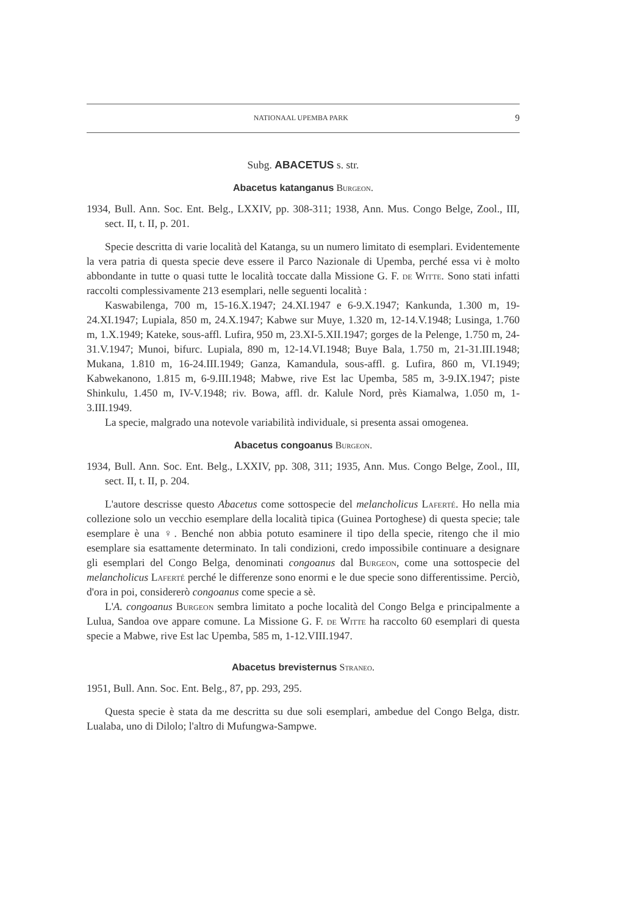NATIONAAL UPEMBA PARK 9
Subg. ABACETUS s. str.
Abacetus katanganus Burgeon.
1934, Bull. Ann. Soc. Ent. Belg., LXXIV, pp. 308-311; 1938, Ann. Mus. Congo Belge, Zool., III, sect. II, t. II, p. 201.
Specie descritta di varie località del Katanga, su un numero limitato di esemplari. Evidentemente la vera patria di questa specie deve essere il Parco Nazionale di Upemba, perché essa vi è molto abbondante in tutte o quasi tutte le località toccate dalla Missione G. F. de Witte. Sono stati infatti raccolti complessivamente 213 esemplari, nelle seguenti località :
Kaswabilenga, 700 m, 15-16.X.1947; 24.XI.1947 e 6-9.X.1947; Kankunda, 1.300 m, 19-24.XI.1947; Lupiala, 850 m, 24.X.1947; Kabwe sur Muye, 1.320 m, 12-14.V.1948; Lusinga, 1.760 m, 1.X.1949; Kateke, sous-affl. Lufira, 950 m, 23.XI-5.XII.1947; gorges de la Pelenge, 1.750 m, 24-31.V.1947; Munoi, bifurc. Lupiala, 890 m, 12-14.VI.1948; Buye Bala, 1.750 m, 21-31.III.1948; Mukana, 1.810 m, 16-24.III.1949; Ganza, Kamandula, sous-affl. g. Lufira, 860 m, VI.1949; Kabwekanono, 1.815 m, 6-9.III.1948; Mabwe, rive Est lac Upemba, 585 m, 3-9.IX.1947; piste Shinkulu, 1.450 m, IV-V.1948; riv. Bowa, affl. dr. Kalule Nord, près Kiamalwa, 1.050 m, 1-3.III.1949.
La specie, malgrado una notevole variabilità individuale, si presenta assai omogenea.
Abacetus congoanus Burgeon.
1934, Bull. Ann. Soc. Ent. Belg., LXXIV, pp. 308, 311; 1935, Ann. Mus. Congo Belge, Zool., III, sect. II, t. II, p. 204.
L'autore descrisse questo Abacetus come sottospecie del melancholicus Laferté. Ho nella mia collezione solo un vecchio esemplare della località tipica (Guinea Portoghese) di questa specie; tale esemplare è una ♀. Benché non abbia potuto esaminere il tipo della specie, ritengo che il mio esemplare sia esattamente determinato. In tali condizioni, credo impossibile continuare a designare gli esemplari del Congo Belga, denominati congoanus dal Burgeon, come una sottospecie del melancholicus Laferté perché le differenze sono enormi e le due specie sono differentissime. Perciò, d'ora in poi, considererò congoanus come specie a sè.
L'A. congoanus Burgeon sembra limitato a poche località del Congo Belga e principalmente a Lulua, Sandoa ove appare comune. La Missione G. F. de Witte ha raccolto 60 esemplari di questa specie a Mabwe, rive Est lac Upemba, 585 m, 1-12.VIII.1947.
Abacetus brevisternus Straneo.
1951, Bull. Ann. Soc. Ent. Belg., 87, pp. 293, 295.
Questa specie è stata da me descritta su due soli esemplari, ambedue del Congo Belga, distr. Lualaba, uno di Dilolo; l'altro di Mufungwa-Sampwe.